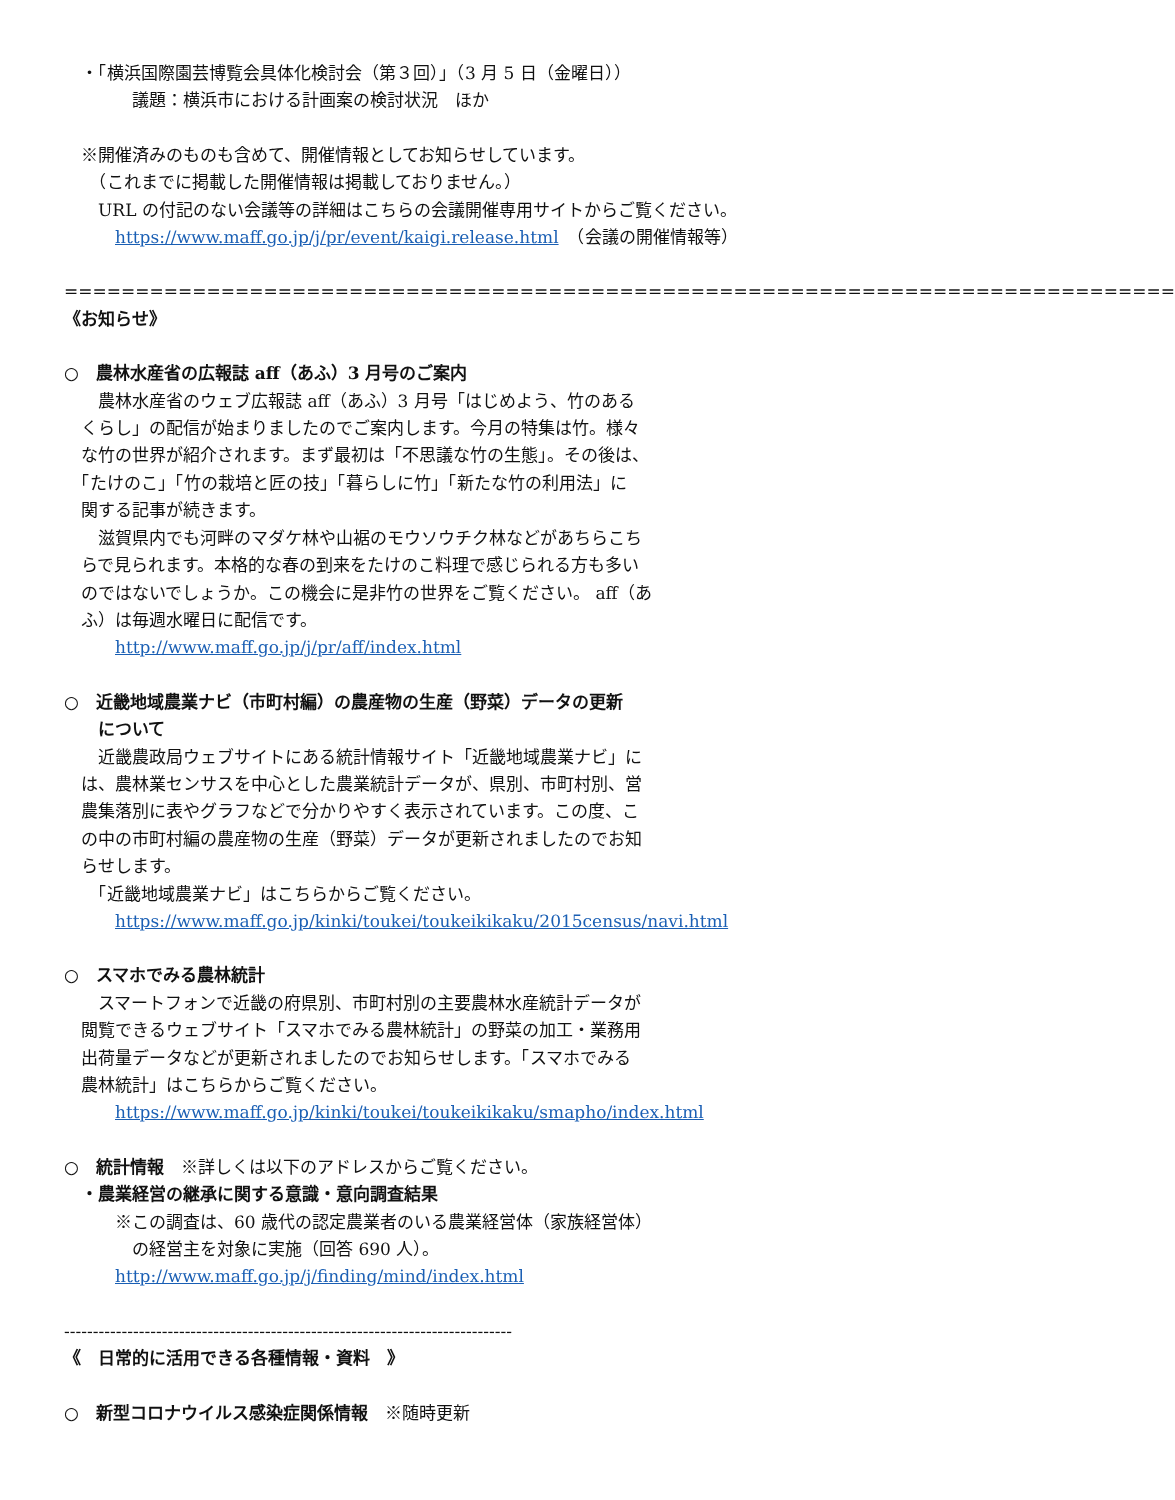・「横浜国際園芸博覧会具体化検討会（第３回）」（3 月 5 日（金曜日））
　　　　議題：横浜市における計画案の検討状況　ほか
　※開催済みのものも含めて、開催情報としてお知らせしています。
　　（これまでに掲載した開催情報は掲載しておりません。）
　　URL の付記のない会議等の詳細はこちらの会議開催専用サイトからご覧ください。
　　　https://www.maff.go.jp/j/pr/event/kaigi.release.html　（会議の開催情報等）
==============================================================================
《お知らせ》
○　農林水産省の広報誌 aff（あふ）3 月号のご案内
　　農林水産省のウェブ広報誌 aff（あふ）3 月号「はじめよう、竹のある
　くらし」の配信が始まりましたのでご案内します。今月の特集は竹。様々
　な竹の世界が紹介されます。まず最初は「不思議な竹の生態」。その後は、
　「たけのこ」「竹の栽培と匠の技」「暮らしに竹」「新たな竹の利用法」に
　関する記事が続きます。
　　滋賀県内でも河畔のマダケ林や山裾のモウソウチク林などがあちらこち
　らで見られます。本格的な春の到来をたけのこ料理で感じられる方も多い
　のではないでしょうか。この機会に是非竹の世界をご覧ください。 aff（あ
　ふ）は毎週水曜日に配信です。
　　　http://www.maff.go.jp/j/pr/aff/index.html
○　近畿地域農業ナビ（市町村編）の農産物の生産（野菜）データの更新
　　について
　　近畿農政局ウェブサイトにある統計情報サイト「近畿地域農業ナビ」に
　は、農林業センサスを中心とした農業統計データが、県別、市町村別、営
　農集落別に表やグラフなどで分かりやすく表示されています。この度、こ
　の中の市町村編の農産物の生産（野菜）データが更新されましたのでお知
　らせします。
　　「近畿地域農業ナビ」はこちらからご覧ください。
　　　https://www.maff.go.jp/kinki/toukei/toukeikikaku/2015census/navi.html
○　スマホでみる農林統計
　　スマートフォンで近畿の府県別、市町村別の主要農林水産統計データが
　閲覧できるウェブサイト「スマホでみる農林統計」の野菜の加工・業務用
　出荷量データなどが更新されましたのでお知らせします。「スマホでみる
　農林統計」はこちらからご覧ください。
　　　https://www.maff.go.jp/kinki/toukei/toukeikikaku/smapho/index.html
○　統計情報　※詳しくは以下のアドレスからご覧ください。
　・農業経営の継承に関する意識・意向調査結果
　　　※この調査は、60 歳代の認定農業者のいる農業経営体（家族経営体）
　　　　の経営主を対象に実施（回答 690 人）。
　　　http://www.maff.go.jp/j/finding/mind/index.html
------------------------------------------------------------------------------
《　日常的に活用できる各種情報・資料　》
○　新型コロナウイルス感染症関係情報　※随時更新